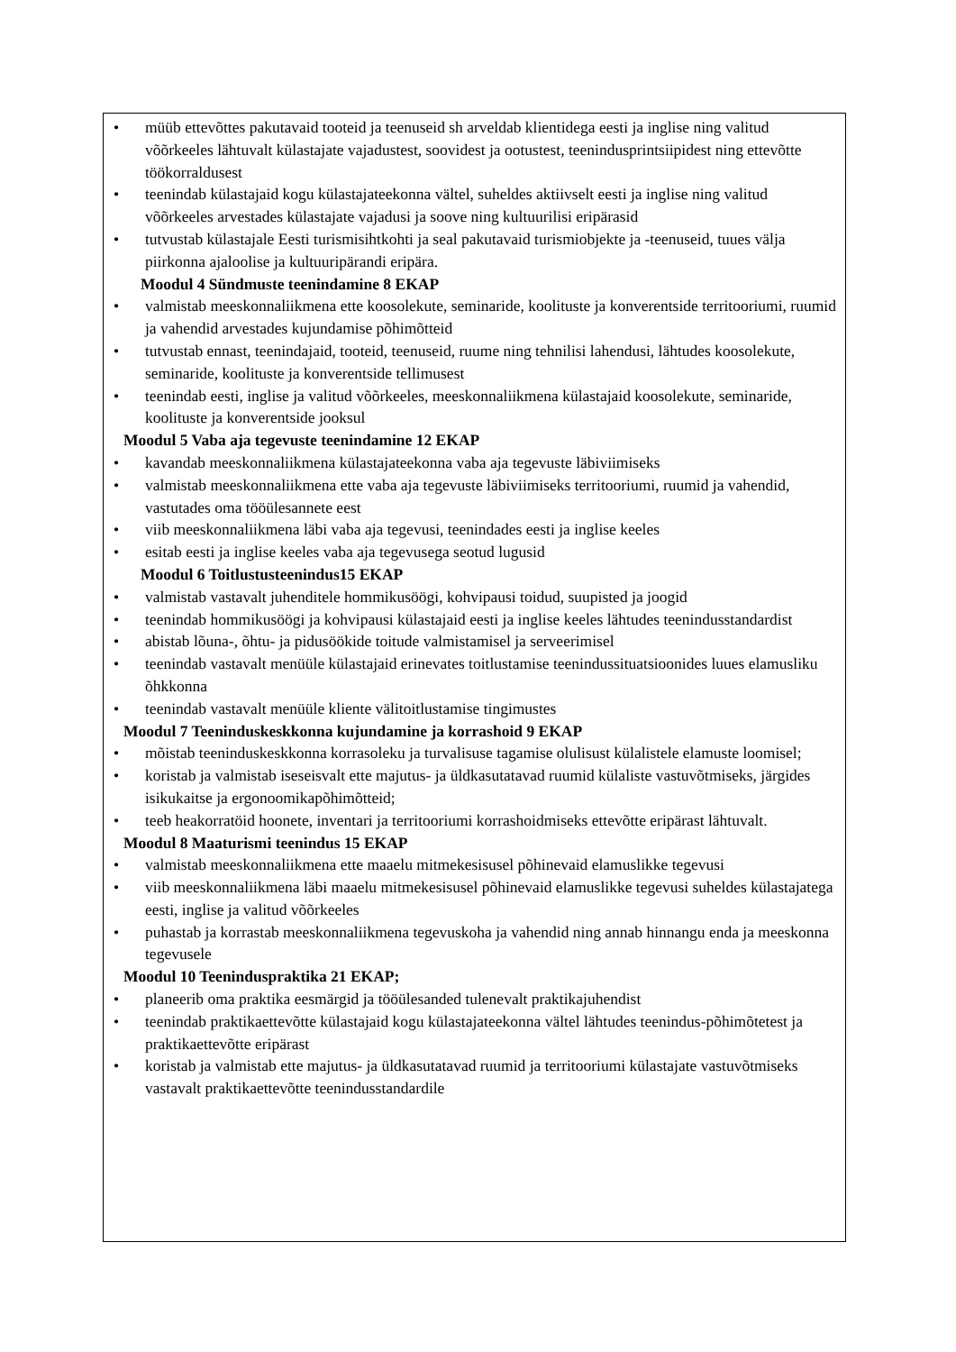• müüb ettevõttes pakutavaid tooteid ja teenuseid sh arveldab klientidega eesti ja inglise ning valitud võõrkeeles lähtuvalt külastajate vajadustest, soovidest ja ootustest, teenindusprintsiipidest ning ettevõtte töökorraldusest
• teenindab külastajaid kogu külastajateekonna vältel, suheldes aktiivselt eesti ja inglise ning valitud võõrkeeles arvestades külastajate vajadusi ja soove ning kultuurilisi eripärasid
• tutvustab külastajale Eesti turismisihtkohti ja seal pakutavaid turismiobjekte ja -teenuseid, tuues välja piirkonna ajaloolise ja kultuuripärandi eripära.
Moodul 4 Sündmuste teenindamine 8 EKAP
• valmistab meeskonnaliikmena ette koosolekute, seminaride, koolituste ja konverentside territooriumi, ruumid ja vahendid arvestades kujundamise põhimõtteid
• tutvustab ennast, teenindajaid, tooteid, teenuseid, ruume ning tehnilisi lahendusi, lähtudes koosolekute, seminaride, koolituste ja konverentside tellimusest
• teenindab eesti, inglise ja valitud võõrkeeles, meeskonnaliikmena külastajaid koosolekute, seminaride, koolituste ja konverentside jooksul
Moodul 5 Vaba aja tegevuste teenindamine 12 EKAP
• kavandab meeskonnaliikmena külastajateekonna vaba aja tegevuste läbiviimiseks
• valmistab meeskonnaliikmena ette vaba aja tegevuste läbiviimiseks territooriumi, ruumid ja vahendid, vastutades oma tööülesannete eest
• viib meeskonnaliikmena läbi vaba aja tegevusi, teenindades eesti ja inglise keeles
• esitab eesti ja inglise keeles vaba aja tegevusega seotud lugusid
Moodul 6 Toitlustusteenindus15 EKAP
• valmistab vastavalt juhenditele hommikusöögi, kohvipausi toidud, suupisted ja joogid
• teenindab hommikusöögi ja kohvipausi külastajaid eesti ja inglise keeles lähtudes teenindusstandardist
• abistab lõuna-, õhtu- ja pidusöökide toitude valmistamisel ja serveerimisel
• teenindab vastavalt menüüle külastajaid erinevates toitlustamise teenindussituatsioonides luues elamusliku õhkkonna
• teenindab vastavalt menüüle kliente välitoitlustamise tingimustes
Moodul 7 Teeninduskeskkonna kujundamine ja korrashoid 9 EKAP
• mõistab teeninduskeskkonna korrasoleku ja turvalisuse tagamise olulisust külalistele elamuste loomisel;
• koristab ja valmistab iseseisvalt ette majutus- ja üldkasutatavad ruumid külaliste vastuvõtmiseks, järgides isikukaitse ja ergonoomikapõhimõtteid;
• teeb heakorratöid hoonete, inventari ja territooriumi korrashoidmiseks ettevõtte eripärast lähtuvalt.
Moodul 8 Maaturismi teenindus 15 EKAP
• valmistab meeskonnaliikmena ette maaelu mitmekesisusel põhinevaid elamuslikke tegevusi
• viib meeskonnaliikmena läbi maaelu mitmekesisusel põhinevaid elamuslikke tegevusi suheldes külastajatega eesti, inglise ja valitud võõrkeeles
• puhastab ja korrastab meeskonnaliikmena tegevuskoha ja vahendid ning annab hinnangu enda ja meeskonna tegevusele
Moodul 10 Teeninduspraktika 21 EKAP;
• planeerib oma praktika eesmärgid ja tööülesanded tulenevalt praktikajuhendist
• teenindab praktikaettevõtte külastajaid kogu külastajateekonna vältel lähtudes teenindus-põhimõtetest ja praktikaettevõtte eripärast
• koristab ja valmistab ette majutus- ja üldkasutatavad ruumid ja territooriumi külastajate vastuvõtmiseks vastavalt praktikaettevõtte teenindusstandardile